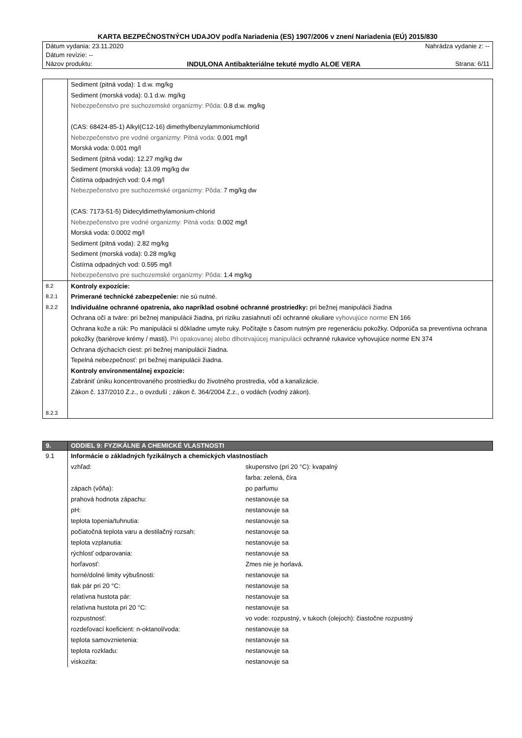KARTA BEZPEČNOSTNÝCH UDAJOV podľa Nariadenia (ES) 1907/2006 v znení Nariadenia (EÚ) 2015/830
Dátum vydania: 23.11.2020 Nahrádza vydanie z: --
Dátum revízie: --
Názov produktu: INDULONA Antibakteriálne tekuté mydlo ALOE VERA Strana: 6/11
| | Sediment (pitná voda): 1 d.w. mg/kg Sediment (morská voda): 0.1 d.w. mg/kg Nebezpečenstvo pre suchozemské organizmy: Pôda: 0.8 d.w. mg/kg (CAS: 68424-85-1) Alkyl(C12-16) dimethylbenzylammoniumchlorid Nebezpečenstvo pre vodné organizmy: Pitná voda: 0.001 mg/l Morská voda: 0.001 mg/l Sediment (pitná voda): 12.27 mg/kg dw Sediment (morská voda): 13.09 mg/kg dw Čistírna odpadných vod: 0.4 mg/l Nebezpečenstvo pre suchozemské organizmy: Pôda: 7 mg/kg dw (CAS: 7173-51-5) Didecyldimethylamonium-chlorid Nebezpečenstvo pre vodné organizmy: Pitná voda: 0.002 mg/l Morská voda: 0.0002 mg/l Sediment (pitná voda): 2.82 mg/kg Sediment (morská voda): 0.28 mg/kg Čistírna odpadných vod: 0.595 mg/l Nebezpečenstvo pre suchozemské organizmy: Pôda: 1.4 mg/kg |
| 8.2 8.2.1 8.2.2 8.2.3 | Kontroly expozície: Primerané technické zabezpečenie: nie sú nutné. Individuálne ochranné opatrenia, ako napríklad osobné ochranné prostriedky: pri bežnej manipulácii žiadna Ochrana očí a tváre: pri bežnej manipulácii žiadna, pri riziku zasiahnutí očí ochranné okuliare vyhovujúce norme EN 166 Ochrana kože a rúk: Po manipulácii si dôkladne umyte ruky. Počítajte s časom nutným pre regeneráciu pokožky. Odporúča sa preventívna ochrana pokožky (bariérove krémy / masti). Pri opakovanej alebo dlhotrvajúcej manipulácii ochranné rukavice vyhovujúce norme EN 374 Ochrana dýchacích ciest: pri bežnej manipulácii žiadna. Tepelná nebezpečnosť: pri bežnej manipulácii žiadna. Kontroly environmentálnej expozície: Zabrániť úniku koncentrovaného prostriedku do životného prostredia, vôd a kanalizácie. Zákon č. 137/2010 Z.z., o ovzduší ; zákon č. 364/2004 Z.z., o vodách (vodný zákon). |
| 9. | ODDIEL 9: FYZIKÁLNE A CHEMICKÉ VLASTNOSTI |
| --- | --- |
| 9.1 | Informácie o základných fyzikálnych a chemických vlastnostiach / vzhľad: / skupenstvo (pri 20 °C): kvapalný / / / farba: zelená, číra / / zápach (vôňa): / po parfumu / / prahová hodnota zápachu: / nestanovuje sa / / pH: / nestanovuje sa / / teplota topenia/tuhnutia: / nestanovuje sa / / počiatočná teplota varu a destilačný rozsah: / nestanovuje sa / / teplota vzplanutia: / nestanovuje sa / / rýchlosť odparovania: / nestanovuje sa / / horľavosť: / Zmes nie je horlavá. / / horné/dolné limity výbušnosti: / nestanovuje sa / / tlak pár pri 20 °C: / nestanovuje sa / / relatívna hustota pár: / nestanovuje sa / / relatívna hustota pri 20 °C: / nestanovuje sa / / rozpustnosť: / vo vode: rozpustný, v tukoch (olejoch): čiastočne rozpustný / / rozdeľovací koeficient: n-oktanol/voda: / nestanovuje sa / / teplota samovznietenia: / nestanovuje sa / / teplota rozkladu: / nestanovuje sa / / viskozita: / nestanovuje sa / |